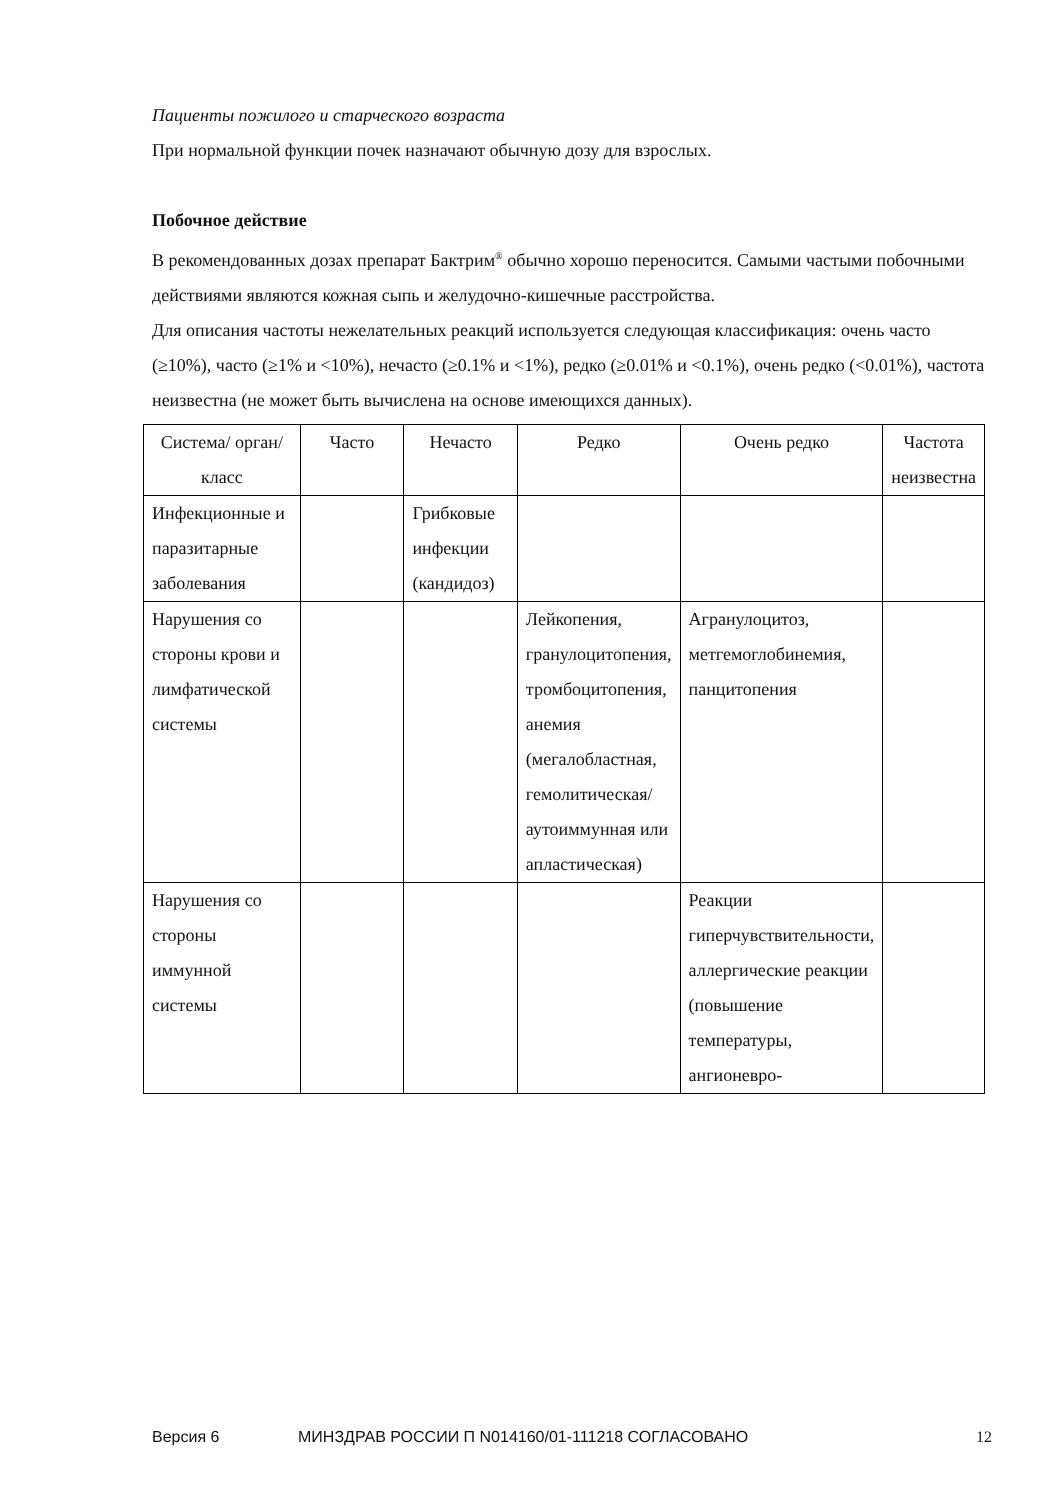Пациенты пожилого и старческого возраста
При нормальной функции почек назначают обычную дозу для взрослых.
Побочное действие
В рекомендованных дозах препарат Бактрим<sup>®</sup> обычно хорошо переносится. Самыми частыми побочными действиями являются кожная сыпь и желудочно-кишечные расстройства.
Для описания частоты нежелательных реакций используется следующая классификация: очень часто (≥10%), часто (≥1% и <10%), нечасто (≥0.1% и <1%), редко (≥0.01% и <0.1%), очень редко (<0.01%), частота неизвестна (не может быть вычислена на основе имеющихся данных).
| Система/ орган/ класс | Часто | Нечасто | Редко | Очень редко | Частота неизвестна |
| Инфекционные и паразитарные заболевания | | Грибковые инфекции (кандидоз) | | | |
| Нарушения со стороны крови и лимфатической системы | | | Лейкопения, гранулоцитопения, тромбоцитопения, анемия (мегалобластная, гемолитическая/аутоиммунная или апластическая) | Агранулоцитоз, метгемоглобинемия, панцитопения | |
| Нарушения со стороны иммунной системы | | | | Реакции гиперчувствительности, аллергические реакции (повышение температуры, ангионевро- | |
Версия 6 МИНЗДРАВ РОССИИ П N014160/01-111218 СОГЛАСОВАНО 12